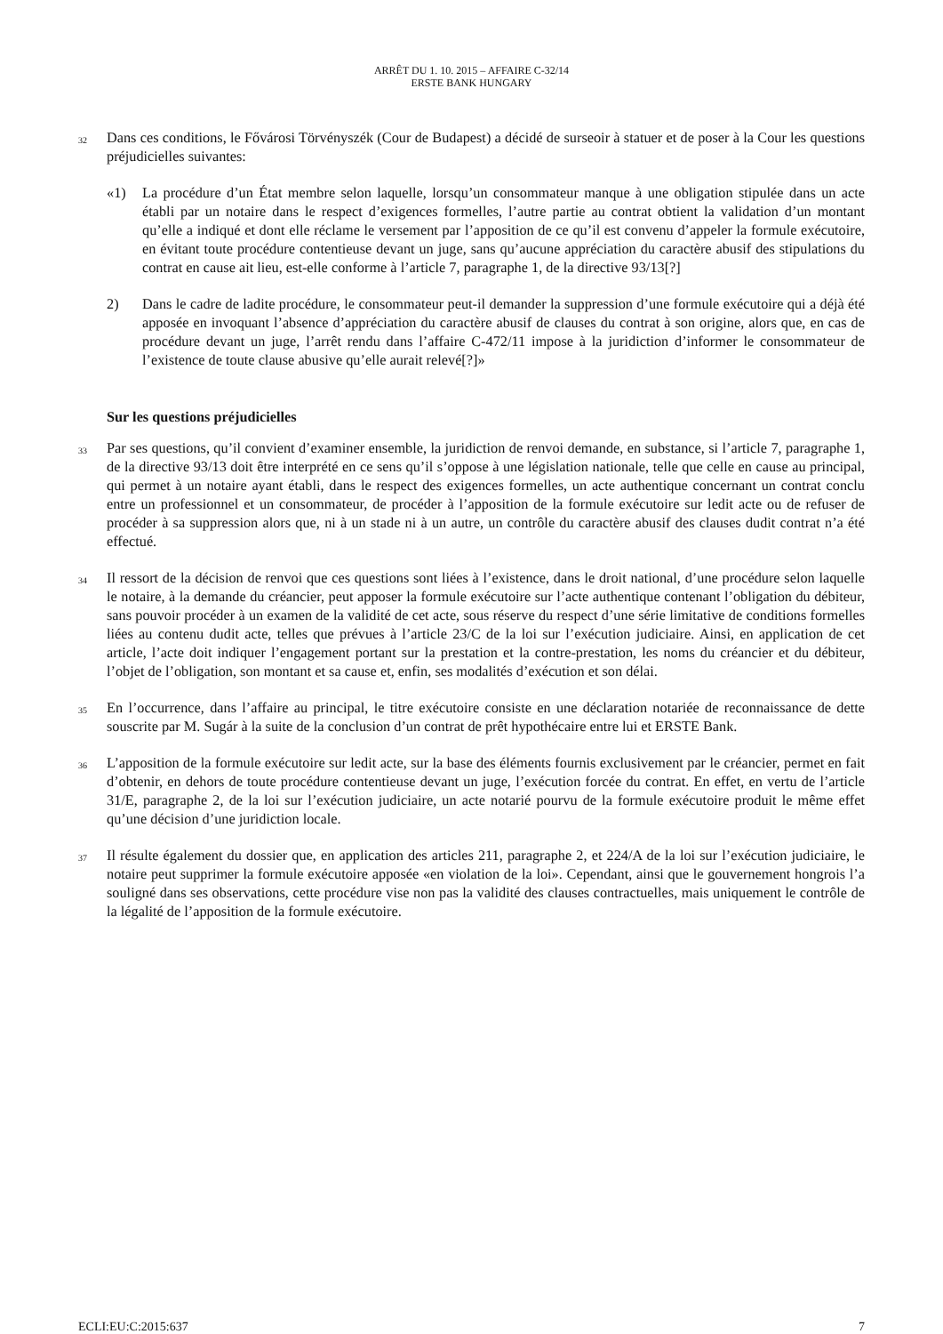ARRÊT DU 1. 10. 2015 – AFFAIRE C-32/14
ERSTE BANK HUNGARY
32 Dans ces conditions, le Fővárosi Törvényszék (Cour de Budapest) a décidé de surseoir à statuer et de poser à la Cour les questions préjudicielles suivantes:
«1) La procédure d’un État membre selon laquelle, lorsqu’un consommateur manque à une obligation stipulée dans un acte établi par un notaire dans le respect d’exigences formelles, l’autre partie au contrat obtient la validation d’un montant qu’elle a indiqué et dont elle réclame le versement par l’apposition de ce qu’il est convenu d’appeler la formule exécutoire, en évitant toute procédure contentieuse devant un juge, sans qu’aucune appréciation du caractère abusif des stipulations du contrat en cause ait lieu, est-elle conforme à l’article 7, paragraphe 1, de la directive 93/13[?]
2) Dans le cadre de ladite procédure, le consommateur peut-il demander la suppression d’une formule exécutoire qui a déjà été apposée en invoquant l’absence d’appréciation du caractère abusif de clauses du contrat à son origine, alors que, en cas de procédure devant un juge, l’arrêt rendu dans l’affaire C-472/11 impose à la juridiction d’informer le consommateur de l’existence de toute clause abusive qu’elle aurait relevé[?]»
Sur les questions préjudicielles
33 Par ses questions, qu’il convient d’examiner ensemble, la juridiction de renvoi demande, en substance, si l’article 7, paragraphe 1, de la directive 93/13 doit être interprété en ce sens qu’il s’oppose à une législation nationale, telle que celle en cause au principal, qui permet à un notaire ayant établi, dans le respect des exigences formelles, un acte authentique concernant un contrat conclu entre un professionnel et un consommateur, de procéder à l’apposition de la formule exécutoire sur ledit acte ou de refuser de procéder à sa suppression alors que, ni à un stade ni à un autre, un contrôle du caractère abusif des clauses dudit contrat n’a été effectué.
34 Il ressort de la décision de renvoi que ces questions sont liées à l’existence, dans le droit national, d’une procédure selon laquelle le notaire, à la demande du créancier, peut apposer la formule exécutoire sur l’acte authentique contenant l’obligation du débiteur, sans pouvoir procéder à un examen de la validité de cet acte, sous réserve du respect d’une série limitative de conditions formelles liées au contenu dudit acte, telles que prévues à l’article 23/C de la loi sur l’exécution judiciaire. Ainsi, en application de cet article, l’acte doit indiquer l’engagement portant sur la prestation et la contre-prestation, les noms du créancier et du débiteur, l’objet de l’obligation, son montant et sa cause et, enfin, ses modalités d’exécution et son délai.
35 En l’occurrence, dans l’affaire au principal, le titre exécutoire consiste en une déclaration notariée de reconnaissance de dette souscrite par M. Sugár à la suite de la conclusion d’un contrat de prêt hypothécaire entre lui et ERSTE Bank.
36 L’apposition de la formule exécutoire sur ledit acte, sur la base des éléments fournis exclusivement par le créancier, permet en fait d’obtenir, en dehors de toute procédure contentieuse devant un juge, l’exécution forcée du contrat. En effet, en vertu de l’article 31/E, paragraphe 2, de la loi sur l’exécution judiciaire, un acte notarié pourvu de la formule exécutoire produit le même effet qu’une décision d’une juridiction locale.
37 Il résulte également du dossier que, en application des articles 211, paragraphe 2, et 224/A de la loi sur l’exécution judiciaire, le notaire peut supprimer la formule exécutoire apposée «en violation de la loi». Cependant, ainsi que le gouvernement hongrois l’a souligné dans ses observations, cette procédure vise non pas la validité des clauses contractuelles, mais uniquement le contrôle de la légalité de l’apposition de la formule exécutoire.
ECLI:EU:C:2015:637 7